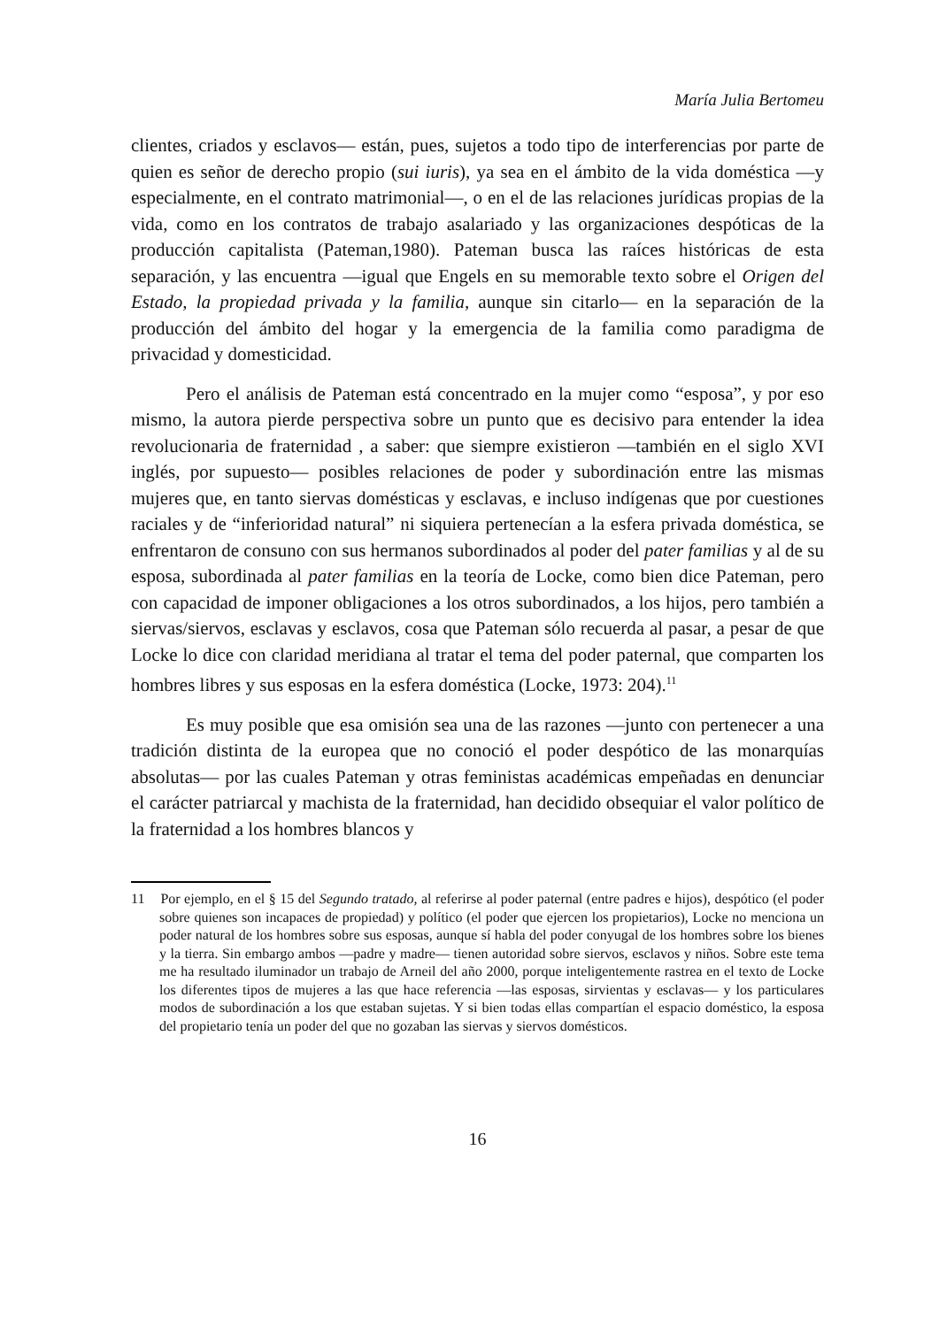María Julia Bertomeu
clientes, criados y esclavos— están, pues, sujetos a todo tipo de interferencias por parte de quien es señor de derecho propio (sui iuris), ya sea en el ámbito de la vida doméstica —y especialmente, en el contrato matrimonial—, o en el de las relaciones jurídicas propias de la vida, como en los contratos de trabajo asalariado y las organizaciones despóticas de la producción capitalista (Pateman,1980). Pateman busca las raíces históricas de esta separación, y las encuentra —igual que Engels en su memorable texto sobre el Origen del Estado, la propiedad privada y la familia, aunque sin citarlo— en la separación de la producción del ámbito del hogar y la emergencia de la familia como paradigma de privacidad y domesticidad.
Pero el análisis de Pateman está concentrado en la mujer como “esposa”, y por eso mismo, la autora pierde perspectiva sobre un punto que es decisivo para entender la idea revolucionaria de fraternidad , a saber: que siempre existieron —también en el siglo XVI inglés, por supuesto— posibles relaciones de poder y subordinación entre las mismas mujeres que, en tanto siervas domésticas y esclavas, e incluso indígenas que por cuestiones raciales y de “inferioridad natural” ni siquiera pertenecían a la esfera privada doméstica, se enfrentaron de consuno con sus hermanos subordinados al poder del pater familias y al de su esposa, subordinada al pater familias en la teoría de Locke, como bien dice Pateman, pero con capacidad de imponer obligaciones a los otros subordinados, a los hijos, pero también a siervas/siervos, esclavas y esclavos, cosa que Pateman sólo recuerda al pasar, a pesar de que Locke lo dice con claridad meridiana al tratar el tema del poder paternal, que comparten los hombres libres y sus esposas en la esfera doméstica (Locke, 1973: 204).<sup>11</sup>
Es muy posible que esa omisión sea una de las razones —junto con pertenecer a una tradición distinta de la europea que no conoció el poder despótico de las monarquías absolutas— por las cuales Pateman y otras feministas académicas empeñadas en denunciar el carácter patriarcal y machista de la fraternidad, han decidido obsequiar el valor político de la fraternidad a los hombres blancos y
11 Por ejemplo, en el § 15 del Segundo tratado, al referirse al poder paternal (entre padres e hijos), despótico (el poder sobre quienes son incapaces de propiedad) y político (el poder que ejercen los propietarios), Locke no menciona un poder natural de los hombres sobre sus esposas, aunque sí habla del poder conyugal de los hombres sobre los bienes y la tierra. Sin embargo ambos —padre y madre— tienen autoridad sobre siervos, esclavos y niños. Sobre este tema me ha resultado iluminador un trabajo de Arneil del año 2000, porque inteligentemente rastrea en el texto de Locke los diferentes tipos de mujeres a las que hace referencia —las esposas, sirvientas y esclavas— y los particulares modos de subordinación a los que estaban sujetas. Y si bien todas ellas compartían el espacio doméstico, la esposa del propietario tenía un poder del que no gozaban las siervas y siervos domésticos.
16